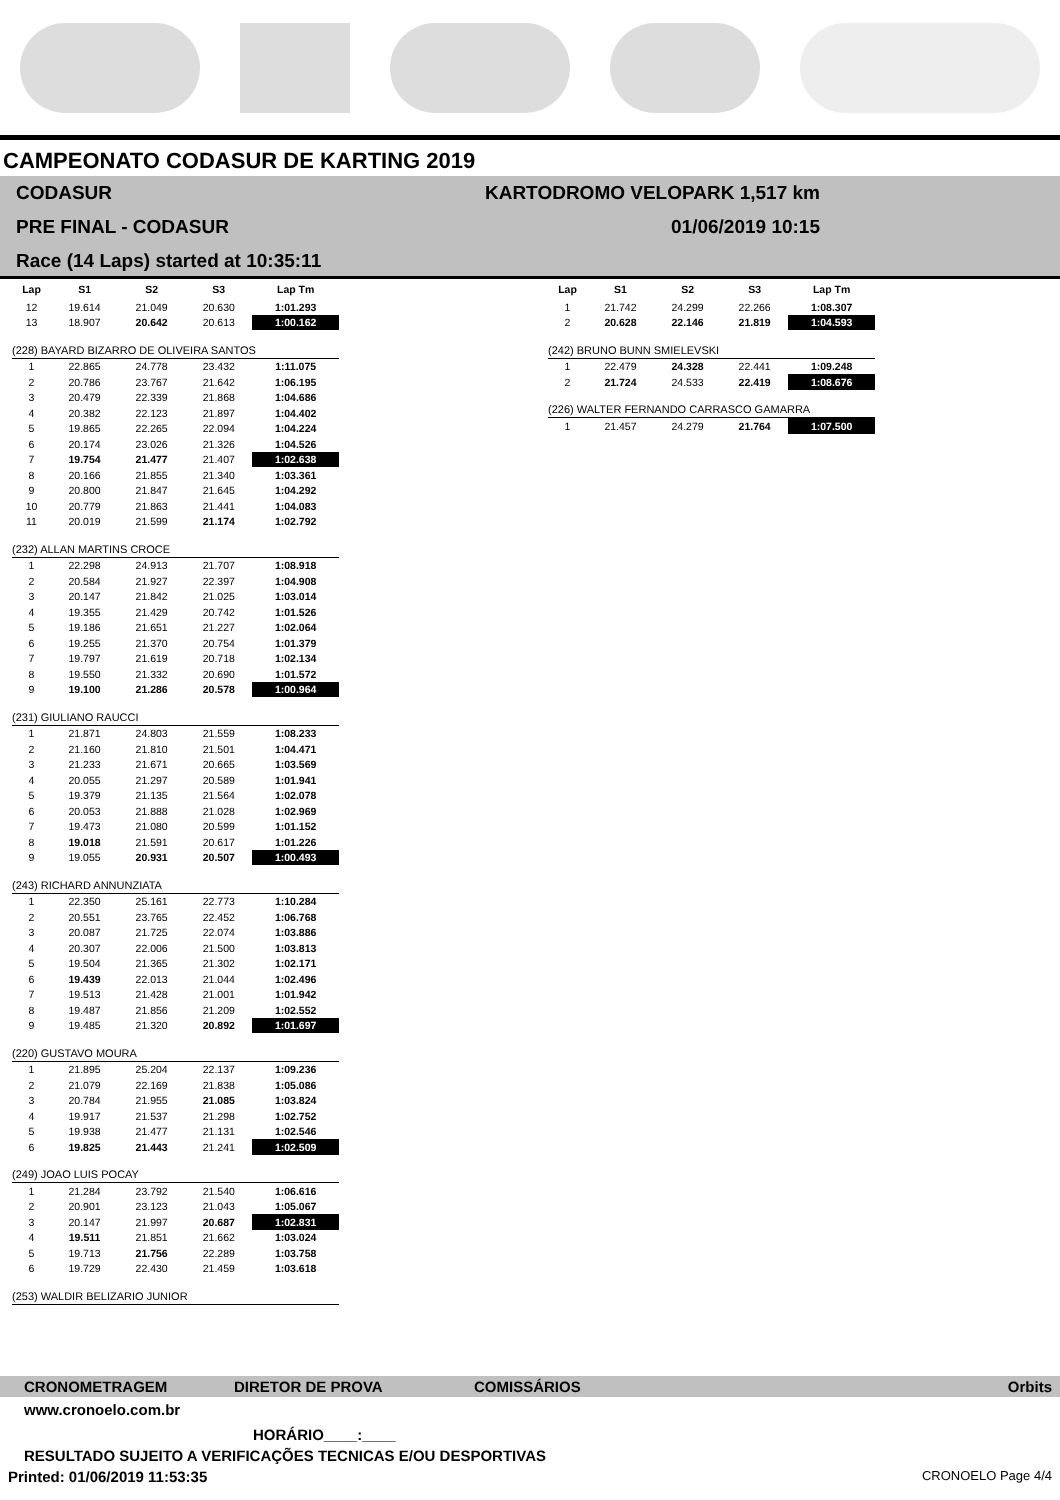CAMPEONATO CODASUR DE KARTING 2019
CODASUR
PRE FINAL - CODASUR
Race (14 Laps) started at 10:35:11
KARTODROMO VELOPARK 1,517 km
01/06/2019 10:15
| Lap | S1 | S2 | S3 | Lap Tm |
| --- | --- | --- | --- | --- |
| 12 | 19.614 | 21.049 | 20.630 | 1:01.293 |
| 13 | 18.907 | 20.642 | 20.613 | 1:00.162 |
| (228) BAYARD BIZARRO DE OLIVEIRA SANTOS | | | | |
| 1 | 22.865 | 24.778 | 23.432 | 1:11.075 |
| 2 | 20.786 | 23.767 | 21.642 | 1:06.195 |
| 3 | 20.479 | 22.339 | 21.868 | 1:04.686 |
| 4 | 20.382 | 22.123 | 21.897 | 1:04.402 |
| 5 | 19.865 | 22.265 | 22.094 | 1:04.224 |
| 6 | 20.174 | 23.026 | 21.326 | 1:04.526 |
| 7 | 19.754 | 21.477 | 21.407 | 1:02.638 |
| 8 | 20.166 | 21.855 | 21.340 | 1:03.361 |
| 9 | 20.800 | 21.847 | 21.645 | 1:04.292 |
| 10 | 20.779 | 21.863 | 21.441 | 1:04.083 |
| 11 | 20.019 | 21.599 | 21.174 | 1:02.792 |
| (232) ALLAN MARTINS CROCE | | | | |
| 1 | 22.298 | 24.913 | 21.707 | 1:08.918 |
| 2 | 20.584 | 21.927 | 22.397 | 1:04.908 |
| 3 | 20.147 | 21.842 | 21.025 | 1:03.014 |
| 4 | 19.355 | 21.429 | 20.742 | 1:01.526 |
| 5 | 19.186 | 21.651 | 21.227 | 1:02.064 |
| 6 | 19.255 | 21.370 | 20.754 | 1:01.379 |
| 7 | 19.797 | 21.619 | 20.718 | 1:02.134 |
| 8 | 19.550 | 21.332 | 20.690 | 1:01.572 |
| 9 | 19.100 | 21.286 | 20.578 | 1:00.964 |
| (231) GIULIANO RAUCCI | | | | |
| 1 | 21.871 | 24.803 | 21.559 | 1:08.233 |
| 2 | 21.160 | 21.810 | 21.501 | 1:04.471 |
| 3 | 21.233 | 21.671 | 20.665 | 1:03.569 |
| 4 | 20.055 | 21.297 | 20.589 | 1:01.941 |
| 5 | 19.379 | 21.135 | 21.564 | 1:02.078 |
| 6 | 20.053 | 21.888 | 21.028 | 1:02.969 |
| 7 | 19.473 | 21.080 | 20.599 | 1:01.152 |
| 8 | 19.018 | 21.591 | 20.617 | 1:01.226 |
| 9 | 19.055 | 20.931 | 20.507 | 1:00.493 |
| (243) RICHARD ANNUNZIATA | | | | |
| 1 | 22.350 | 25.161 | 22.773 | 1:10.284 |
| 2 | 20.551 | 23.765 | 22.452 | 1:06.768 |
| 3 | 20.087 | 21.725 | 22.074 | 1:03.886 |
| 4 | 20.307 | 22.006 | 21.500 | 1:03.813 |
| 5 | 19.504 | 21.365 | 21.302 | 1:02.171 |
| 6 | 19.439 | 22.013 | 21.044 | 1:02.496 |
| 7 | 19.513 | 21.428 | 21.001 | 1:01.942 |
| 8 | 19.487 | 21.856 | 21.209 | 1:02.552 |
| 9 | 19.485 | 21.320 | 20.892 | 1:01.697 |
| (220) GUSTAVO MOURA | | | | |
| 1 | 21.895 | 25.204 | 22.137 | 1:09.236 |
| 2 | 21.079 | 22.169 | 21.838 | 1:05.086 |
| 3 | 20.784 | 21.955 | 21.085 | 1:03.824 |
| 4 | 19.917 | 21.537 | 21.298 | 1:02.752 |
| 5 | 19.938 | 21.477 | 21.131 | 1:02.546 |
| 6 | 19.825 | 21.443 | 21.241 | 1:02.509 |
| (249) JOAO LUIS POCAY | | | | |
| 1 | 21.284 | 23.792 | 21.540 | 1:06.616 |
| 2 | 20.901 | 23.123 | 21.043 | 1:05.067 |
| 3 | 20.147 | 21.997 | 20.687 | 1:02.831 |
| 4 | 19.511 | 21.851 | 21.662 | 1:03.024 |
| 5 | 19.713 | 21.756 | 22.289 | 1:03.758 |
| 6 | 19.729 | 22.430 | 21.459 | 1:03.618 |
| (253) WALDIR BELIZARIO JUNIOR | | | | |
| Lap | S1 | S2 | S3 | Lap Tm |
| --- | --- | --- | --- | --- |
| 1 | 21.742 | 24.299 | 22.266 | 1:08.307 |
| 2 | 20.628 | 22.146 | 21.819 | 1:04.593 |
| (242) BRUNO BUNN SMIELEVSKI | | | | |
| 1 | 22.479 | 24.328 | 22.441 | 1:09.248 |
| 2 | 21.724 | 24.533 | 22.419 | 1:08.676 |
| (226) WALTER FERNANDO CARRASCO GAMARRA | | | | |
| 1 | 21.457 | 24.279 | 21.764 | 1:07.500 |
CRONOMETRAGEM DIRETOR DE PROVA COMISSÁRIOS Orbits
www.cronoelo.com.br
HORÁRIO____:____
RESULTADO SUJEITO A VERIFICAÇÕES TECNICAS E/OU DESPORTIVAS
Printed: 01/06/2019 11:53:35 CRONOELO Page 4/4